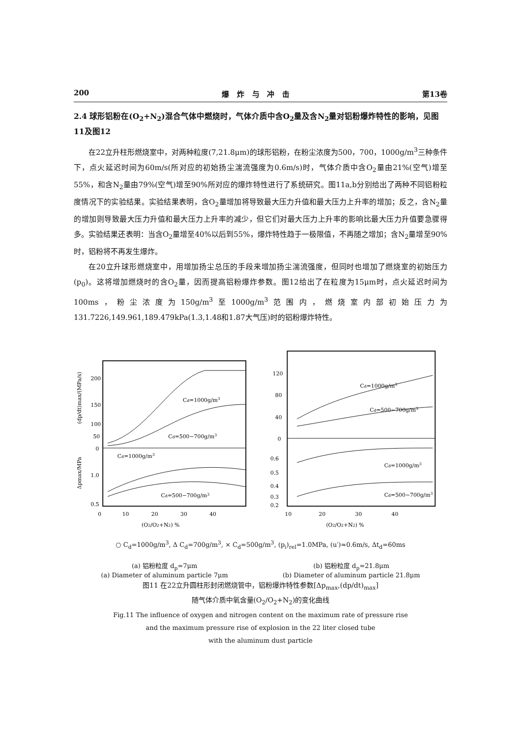200 爆 炸 与 冲 击 第13卷
2.4 球形铝粉在(O<sub>2</sub>+N<sub>2</sub>)混合气体中燃烧时，气体介质中含O<sub>2</sub>量及含N<sub>2</sub>量对铝粉爆炸特性的影响，见图11及图12
在22立升柱形燃烧室中，对两种粒度(7,21.8μm)的球形铝粉，在粉尘浓度为500，700，1000g/m<sup>3</sup>三种条件下，点火延迟时间为60m/s(所对应的初始扬尘湍流强度为0.6m/s)时，气体介质中含O<sub>2</sub>量由21%(空气)增至55%，和含N<sub>2</sub>量由79%(空气)增至90%所对应的爆炸特性进行了系统研究。图11a,b分别给出了两种不同铝粉粒度情况下的实验结果。实验结果表明，含O<sub>2</sub>量增加将导致最大压力升值和最大压力上升率的增加；反之，含N<sub>2</sub>量的增加则导致最大压力升值和最大压力上升率的减少，但它们对最大压力上升率的影响比最大压力升值要急骤得多。实验结果还表明：当含O<sub>2</sub>量增至40%以后到55%，爆炸特性趋于一极限值，不再随之增加；含N<sub>2</sub>量增至90%时，铝粉将不再发生爆炸。
在20立升球形燃烧室中，用增加扬尘总压的手段来增加扬尘湍流强度，但同时也增加了燃烧室的初始压力(p<sub>0</sub>)。这将增加燃烧时的含O<sub>2</sub>量，因而提高铝粉爆炸参数。图12给出了在粒度为15μm时，点火延迟时间为100ms，粉尘浓度为150g/m<sup>3</sup>至1000g/m<sup>3</sup>范围内，燃烧室内部初始压力为131.7226,149.961,189.479kPa(1.3,1.48和1.87大气压)时的铝粉爆炸特性。
200
150
100
50
0
1.0
0.5
Cd=1000g/m3
Cd=500−700g/m3
Cd=1000g/m3
Cd=500−700g/m3
0
10
20
30
40
(O2/O2+N2) %
(dp/dt)max/(MPa/s)
Δpmax/MPa
120
80
40
0
0.6
0.5
0.4
0.3
0.2
Cd=1000g/m3
Cd=500~700g/m3
Cd=1000g/m3
Cd=500~700g/m3
10
20
30
40
(O2/O2+N2) %
○ C<sub>d</sub>=1000g/m<sup>3</sup>, Δ C<sub>d</sub>=700g/m<sup>3</sup>, × C<sub>d</sub>=500g/m<sup>3</sup>, (p<sub>i</sub>)<sub>rel</sub>=1.0MPa, (u′)≈0.6m/s, Δt<sub>d</sub>=60ms
(a) 铝粉粒度 d<sub>p</sub>=7μm (b) 铝粉粒度 d<sub>p</sub>=21.8μm
(a) Diameter of aluminum particle 7μm (b) Diameter of aluminum particle 21.8μm
图11 在22立升圆柱形封闭燃烧管中，铝粉爆炸特性参数[Δp<sub>max</sub>,(dp/dt)<sub>max</sub>]
随气体介质中氧含量(O<sub>2</sub>/O<sub>2</sub>+N<sub>2</sub>)的变化曲线
Fig.11 The influence of oxygen and nitrogen content on the maximum rate of pressure rise
and the maximum pressure rise of explosion in the 22 liter closed tube
with the aluminum dust particle